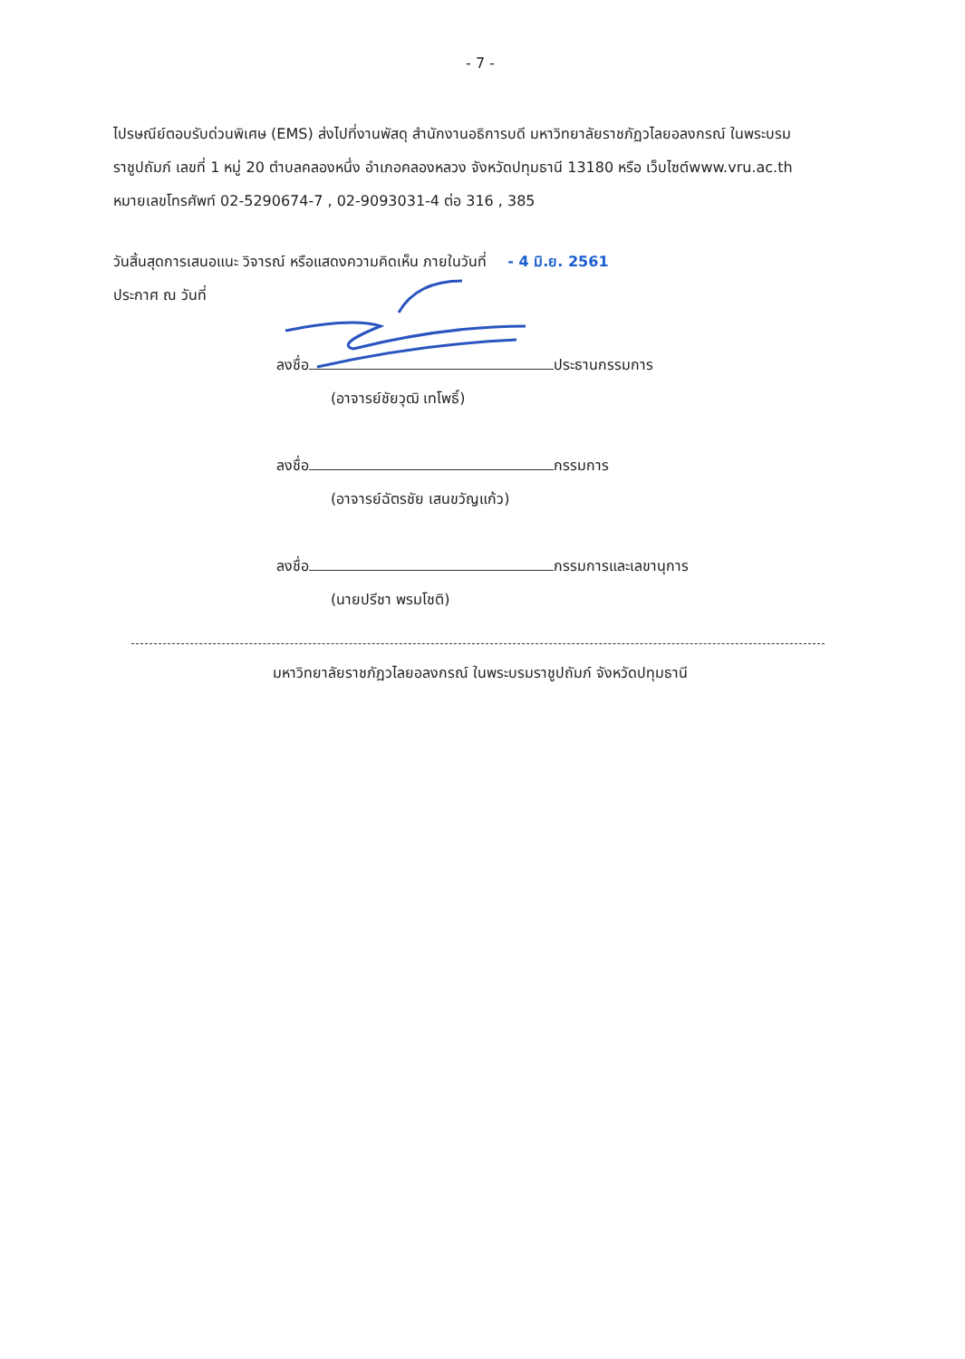- 7 -
ไปรษณีย์ตอบรับด่วนพิเศษ (EMS) ส่งไปที่งานพัสดุ สำนักงานอธิการบดี มหาวิทยาลัยราชภัฏวไลยอลงกรณ์ ในพระบรมราชูปถัมภ์ เลขที่ 1 หมู่ 20 ตำบลคลองหนึ่ง อำเภอคลองหลวง จังหวัดปทุมธานี 13180 หรือ เว็บไซต์www.vru.ac.th หมายเลขโทรศัพท์ 02-5290674-7 , 02-9093031-4 ต่อ 316 , 385
วันสิ้นสุดการเสนอแนะ วิจารณ์ หรือแสดงความคิดเห็น ภายในวันที่ - 4 มิ.ย. 2561
ประกาศ ณ วันที่
ลงชื่อ ประธานกรรมการ
(อาจารย์ชัยวุฒิ เทโพธิ์)
ลงชื่อ กรรมการ
(อาจารย์ฉัตรชัย เสนขวัญแก้ว)
ลงชื่อ กรรมการและเลขานุการ
(นายปรีชา พรมโชติ)
มหาวิทยาลัยราชภัฏวไลยอลงกรณ์ ในพระบรมราชูปถัมภ์ จังหวัดปทุมธานี